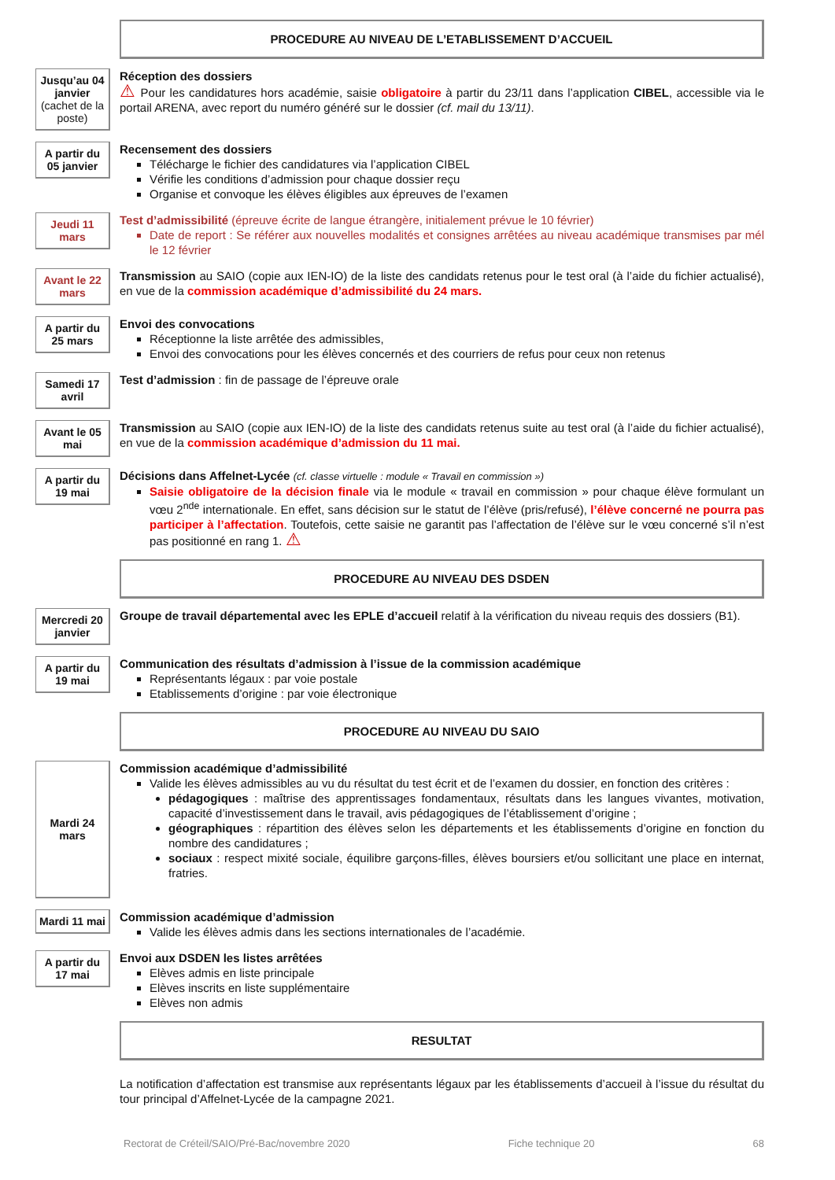PROCEDURE AU NIVEAU DE L’ETABLISSEMENT D’ACCUEIL
Jusqu’au 04 janvier (cachet de la poste)
Réception des dossiers
⚠ Pour les candidatures hors académie, saisie obligatoire à partir du 23/11 dans l’application CIBEL, accessible via le portail ARENA, avec report du numéro généré sur le dossier (cf. mail du 13/11).
A partir du 05 janvier
Recensement des dossiers
Télécharge le fichier des candidatures via l’application CIBEL
Vérifie les conditions d’admission pour chaque dossier reçu
Organise et convoque les élèves éligibles aux épreuves de l’examen
Jeudi 11 mars
Test d’admissibilité (épreuve écrite de langue étrangère, initialement prévue le 10 février)
Date de report : Se référer aux nouvelles modalités et consignes arrêtées au niveau académique transmises par mél le 12 février
Avant le 22 mars
Transmission au SAIO (copie aux IEN-IO) de la liste des candidats retenus pour le test oral (à l’aide du fichier actualisé), en vue de la commission académique d’admissibilité du 24 mars.
A partir du 25 mars
Envoi des convocations
Réceptionne la liste arrêtée des admissibles,
Envoi des convocations pour les élèves concernés et des courriers de refus pour ceux non retenus
Samedi 17 avril
Test d’admission : fin de passage de l’épreuve orale
Avant le 05 mai
Transmission au SAIO (copie aux IEN-IO) de la liste des candidats retenus suite au test oral (à l’aide du fichier actualisé), en vue de la commission académique d’admission du 11 mai.
A partir du 19 mai
Décisions dans Affelnet-Lycée (cf. classe virtuelle : module « Travail en commission »)
Saisie obligatoire de la décision finale via le module « travail en commission » pour chaque élève formulant un vœu 2<sup>nde</sup> internationale. En effet, sans décision sur le statut de l’élève (pris/refusé), l’élève concerné ne pourra pas participer à l’affectation. Toutefois, cette saisie ne garantit pas l’affectation de l’élève sur le vœu concerné s’il n’est pas positionné en rang 1. ⚠
PROCEDURE AU NIVEAU DES DSDEN
Mercredi 20 janvier
Groupe de travail départemental avec les EPLE d’accueil relatif à la vérification du niveau requis des dossiers (B1).
A partir du 19 mai
Communication des résultats d’admission à l’issue de la commission académique
Représentants légaux : par voie postale
Etablissements d’origine : par voie électronique
PROCEDURE AU NIVEAU DU SAIO
Mardi 24 mars
Commission académique d’admissibilité
Valide les élèves admissibles au vu du résultat du test écrit et de l’examen du dossier, en fonction des critères :
pédagogiques : maîtrise des apprentissages fondamentaux, résultats dans les langues vivantes, motivation, capacité d’investissement dans le travail, avis pédagogiques de l’établissement d’origine ;
géographiques : répartition des élèves selon les départements et les établissements d’origine en fonction du nombre des candidatures ;
sociaux : respect mixité sociale, équilibre garçons-filles, élèves boursiers et/ou sollicitant une place en internat, fratries.
Mardi 11 mai
Commission académique d’admission
Valide les élèves admis dans les sections internationales de l’académie.
A partir du 17 mai
Envoi aux DSDEN les listes arrêtées
Elèves admis en liste principale
Elèves inscrits en liste supplémentaire
Elèves non admis
RESULTAT
La notification d’affectation est transmise aux représentants légaux par les établissements d’accueil à l’issue du résultat du tour principal d’Affelnet-Lycée de la campagne 2021.
Rectorat de Créteil/SAIO/Pré-Bac/novembre 2020 Fiche technique 20 68